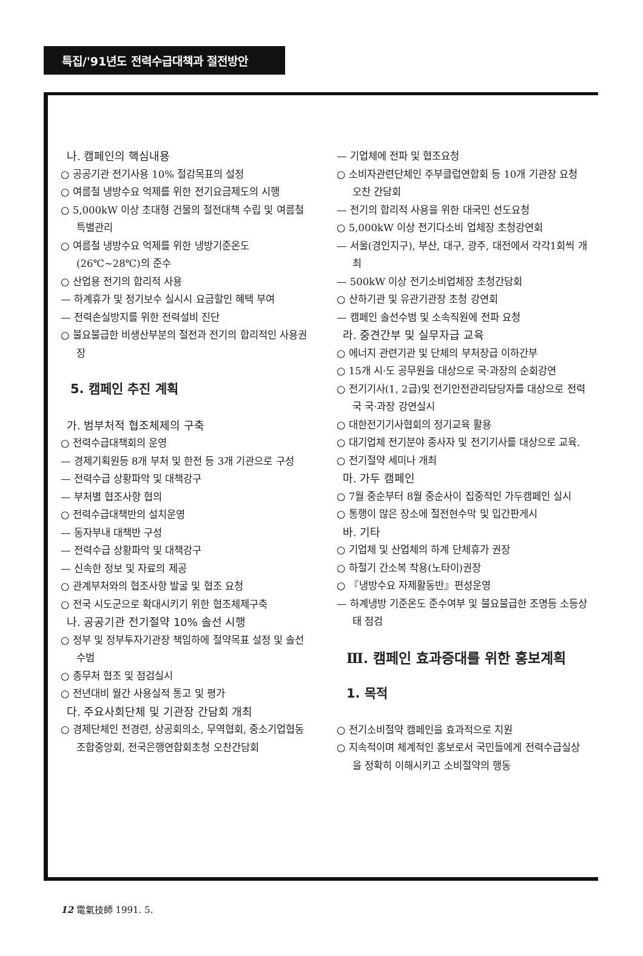특집/'91년도 전력수급대책과 절전방안
나. 캠페인의 핵심내용
○ 공공기관 전기사용 10% 절감목표의 설정
○ 여름철 냉방수요 억제를 위한 전기요금제도의 시행
○ 5,000kW 이상 초대형 건물의 절전대책 수립 및 여름철 특별관리
○ 여름철 냉방수요 억제를 위한 냉방기준온도 (26℃~28℃)의 준수
○ 산업용 전기의 합리적 사용
— 하계휴가 및 정기보수 실시시 요금할인 혜택 부여
— 전력손실방지를 위한 전력설비 진단
○ 불요불급한 비생산부분의 절전과 전기의 합리적인 사용권장
5. 캠페인 추진 계획
가. 범부처적 협조체제의 구축
○ 전력수급대책회의 운영
— 경제기획원등 8개 부처 및 한전 등 3개 기관으로 구성
— 전력수급 상황파악 및 대책강구
— 부처별 협조사항 협의
○ 전력수급대책반의 설치운영
— 동자부내 대책반 구성
— 전력수급 상황파악 및 대책강구
— 신속한 정보 및 자료의 제공
○ 관계부처와의 협조사항 발굴 및 협조 요청
○ 전국 시도군으로 확대시키기 위한 협조체제구축
나. 공공기관 전기절약 10% 솔선 시행
○ 정부 및 정부투자기관장 책임하에 절약목표 설정 및 솔선수범
○ 총무처 협조 및 점검실시
○ 전년대비 월간 사용실적 통고 및 평가
다. 주요사회단체 및 기관장 간담회 개최
○ 경제단체인 전경련, 상공회의소, 무역협회, 중소기업협동조합중앙회, 전국은행연합회초청 오찬간담회
— 기업체에 전파 및 협조요청
○ 소비자관련단체인 주부클럽연합회 등 10개 기관장 요청 오찬 간담회
— 전기의 합리적 사용을 위한 대국민 선도요청
○ 5,000kW 이상 전기다소비 업체장 초청강연회
— 서울(경인지구), 부산, 대구, 광주, 대전에서 각각1회씩 개최
— 500kW 이상 전기소비업체장 초청간담회
○ 산하기관 및 유관기관장 초청 강연회
— 캠페인 솔선수범 및 소속직원에 전파 요청
라. 중견간부 및 실무자급 교육
○ 에너지 관련기관 및 단체의 부처장급 이하간부
○ 15개 시·도 공무원을 대상으로 국·과장의 순회강연
○ 전기기사(1, 2급)및 전기안전관리담당자를 대상으로 전력국 국·과장 강연실시
○ 대한전기기사협회의 정기교육 활용
○ 대기업체 전기분야 종사자 및 전기기사를 대상으로 교육.
○ 전기절약 세미나 개최
마. 가두 캠페인
○ 7월 중순부터 8월 중순사이 집중적인 가두캠페인 실시
○ 통행이 많은 장소에 절전현수막 및 입간판게시
바. 기타
○ 기업체 및 산업체의 하계 단체휴가 권장
○ 하절기 간소복 착용(노타이)권장
○ 『냉방수요 자제활동반』편성운영
— 하계냉방 기준온도 준수여부 및 불요불급한 조명등 소등상태 점검
Ⅲ. 캠페인 효과증대를 위한 홍보계획
1. 목적
○ 전기소비절약 캠페인을 효과적으로 지원
○ 지속적이며 체계적인 홍보로서 국민들에게 전력수급실상을 정확히 이해시키고 소비절약의 행동
12 電氣技師 1991. 5.